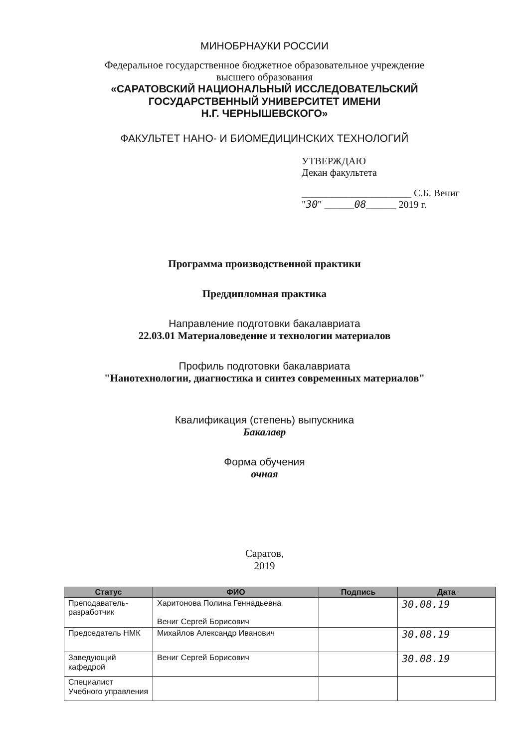МИНОБРНАУКИ РОССИИ
Федеральное государственное бюджетное образовательное учреждение
высшего образования
«САРАТОВСКИЙ НАЦИОНАЛЬНЫЙ ИССЛЕДОВАТЕЛЬСКИЙ
ГОСУДАРСТВЕННЫЙ УНИВЕРСИТЕТ ИМЕНИ
Н.Г. ЧЕРНЫШЕВСКОГО»
ФАКУЛЬТЕТ НАНО- И БИОМЕДИЦИНСКИХ ТЕХНОЛОГИЙ
УТВЕРЖДАЮ
Декан факультета
______________________ С.Б. Вениг
"30" ______08______ 2019 г.
Программа производственной практики
Преддипломная практика
Направление подготовки бакалавриата
22.03.01 Материаловедение и технологии материалов
Профиль подготовки бакалавриата
"Нанотехнологии, диагностика и синтез современных материалов"
Квалификация (степень) выпускника
Бакалавр
Форма обучения
очная
Саратов,
2019
| Статус | ФИО | Подпись | Дата |
| --- | --- | --- | --- |
| Преподаватель-разработчик | Харитонова Полина Геннадьевна Вениг Сергей Борисович | | 30.08.19 |
| Председатель НМК | Михайлов Александр Иванович | | 30.08.19 |
| Заведующий кафедрой | Вениг Сергей Борисович | | 30.08.19 |
| Специалист Учебного управления | | | |